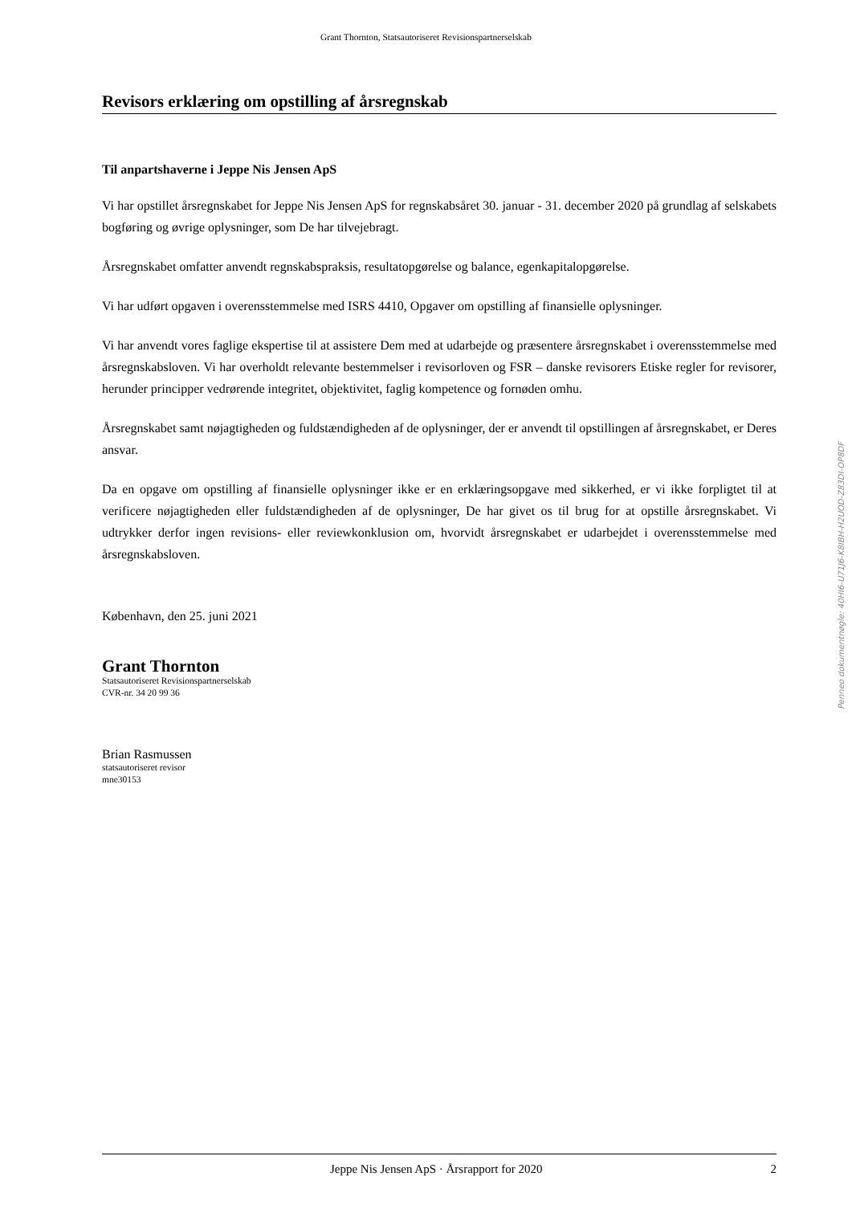Grant Thornton, Statsautoriseret Revisionspartnerselskab
Revisors erklæring om opstilling af årsregnskab
Til anpartshaverne i Jeppe Nis Jensen ApS
Vi har opstillet årsregnskabet for Jeppe Nis Jensen ApS for regnskabsåret 30. januar - 31. december 2020 på grundlag af selskabets bogføring og øvrige oplysninger, som De har tilvejebragt.
Årsregnskabet omfatter anvendt regnskabspraksis, resultatopgørelse og balance, egenkapitalopgørelse.
Vi har udført opgaven i overensstemmelse med ISRS 4410, Opgaver om opstilling af finansielle oplysninger.
Vi har anvendt vores faglige ekspertise til at assistere Dem med at udarbejde og præsentere årsregnskabet i overensstemmelse med årsregnskabsloven. Vi har overholdt relevante bestemmelser i revisorloven og FSR – danske revisorers Etiske regler for revisorer, herunder principper vedrørende integritet, objektivitet, faglig kompetence og fornøden omhu.
Årsregnskabet samt nøjagtigheden og fuldstændigheden af de oplysninger, der er anvendt til opstillingen af årsregnskabet, er Deres ansvar.
Da en opgave om opstilling af finansielle oplysninger ikke er en erklæringsopgave med sikkerhed, er vi ikke forpligtet til at verificere nøjagtigheden eller fuldstændigheden af de oplysninger, De har givet os til brug for at opstille årsregnskabet. Vi udtrykker derfor ingen revisions- eller reviewkonklusion om, hvorvidt årsregnskabet er udarbejdet i overensstemmelse med årsregnskabsloven.
København, den 25. juni 2021
Grant Thornton
Statsautoriseret Revisionspartnerselskab
CVR-nr. 34 20 99 36
Brian Rasmussen
statsautoriseret revisor
mne30153
Penneo dokumentnøgle: 40HI6-U71J6-K8IBH-H2UOD-Z83DI-OP8DF
Jeppe Nis Jensen ApS · Årsrapport for 2020 2